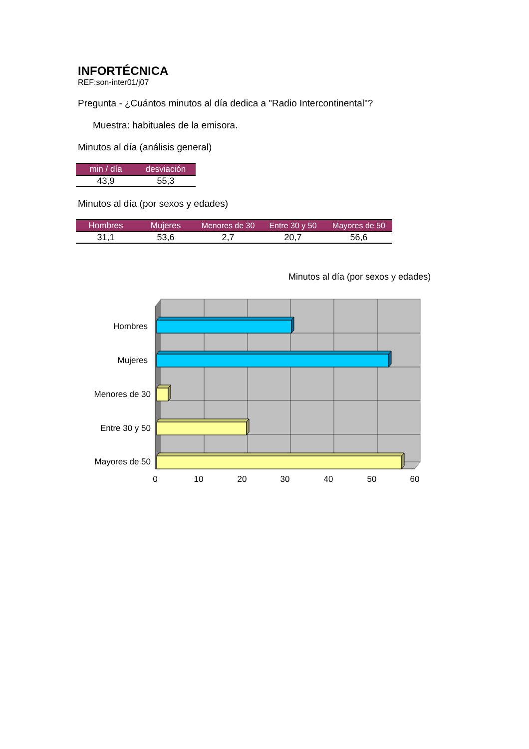INFORTÉCNICA
REF:son-inter01/j07
Pregunta - ¿Cuántos minutos al día dedica a "Radio Intercontinental"?
Muestra: habituales de la emisora.
Minutos al día (análisis general)
| min / día | desviación |
| --- | --- |
| 43,9 | 55,3 |
Minutos al día (por sexos y edades)
| Hombres | Mujeres | Menores de 30 | Entre 30 y 50 | Mayores de 50 |
| --- | --- | --- | --- | --- |
| 31,1 | 53,6 | 2,7 | 20,7 | 56,6 |
Minutos al día (por sexos y edades)
Hombres
Mujeres
Menores de 30
Entre 30 y 50
Mayores de 50
0
10
20
30
40
50
60